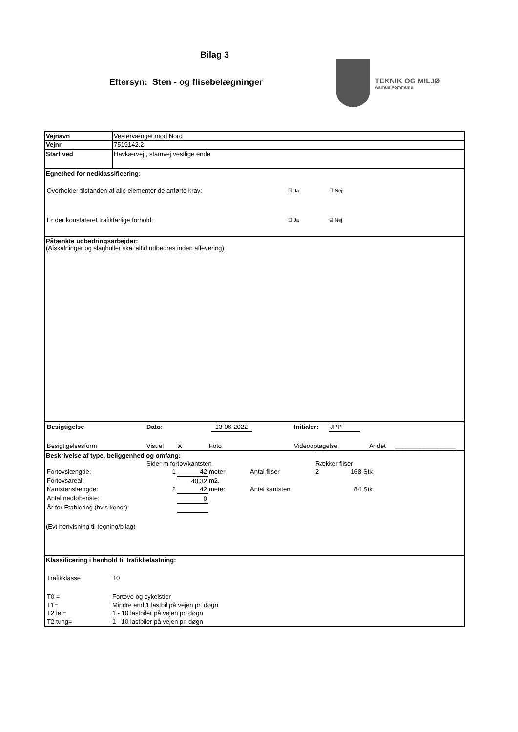Bilag 3
Eftersyn: Sten - og flisebelægninger
TEKNIK OG MILJØ
Aarhus Kommune
| Vejnavn | Vestervænget mod Nord |
| Vejnr. | 7519142.2 |
| Start ved | Havkærvej , stamvej vestlige ende |
| Egnethed for nedklassificering: / Overholder tilstanden af alle elementer de anførte krav: / ☑ Ja / ☐ Nej / / Er der konstateret trafikfarlige forhold: / ☐ Ja / ☑ Nej / | |
| Påtænkte udbedringsarbejder: (Afskalninger og slaghuller skal altid udbedres inden aflevering) | |
| / Besigtigelse / Dato: / 13-06-2022 / / Initialer: / JPP / / / Besigtigelsesform / Visuel / X / Foto / Videooptagelse / Andet / _________________ / | |
| Beskrivelse af type, beliggenhed og omfang: / / Sider m fortov/kantsten / / / / Rækker fliser / / / / Fortovslængde: / 1 / 42 / meter / Antal fliser / 2 / 168 / Stk. / / Fortovsareal: / / 40,32 / m2. / / / / / / Kantstenslængde: / 2 / 42 / meter / Antal kantsten / / 84 / Stk. / / Antal nedløbsriste: / / 0 / / / / / / / År for Etablering (hvis kendt): / / / / / / / / (Evt henvisning til tegning/bilag) | |
| Klassificering i henhold til trafikbelastning: / Trafikklasse / T0 / / T0 = / Fortove og cykelstier / / T1= / Mindre end 1 lastbil på vejen pr. døgn / / T2 let= / 1 - 10 lastbiler på vejen pr. døgn / / T2 tung= / 1 - 10 lastbiler på vejen pr. døgn / | |